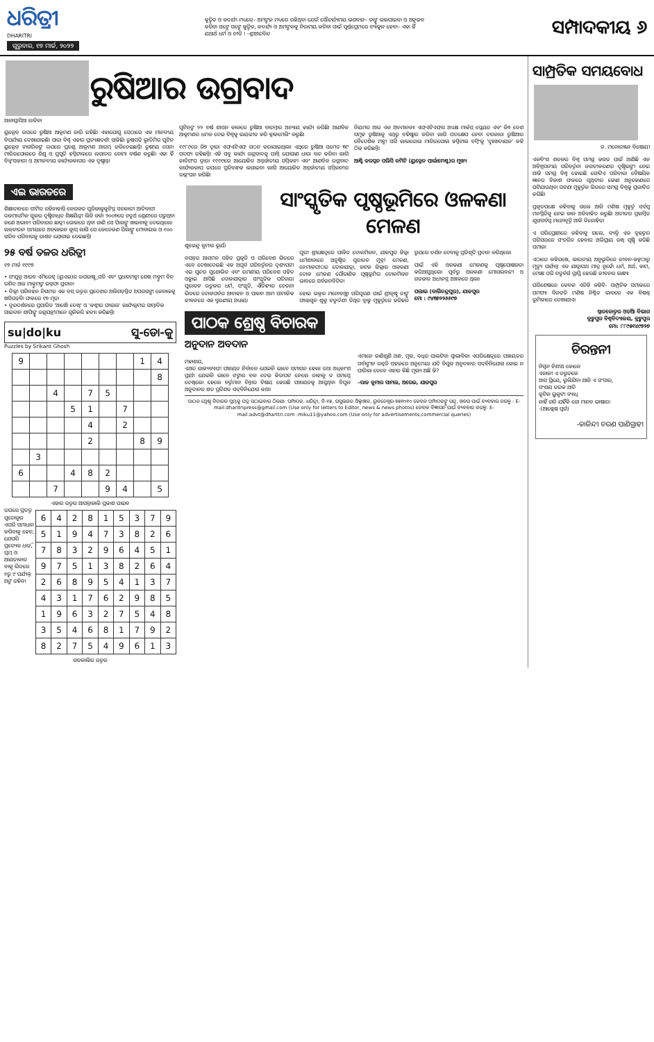ଧରିତ୍ରୀ
DHARITRI
ଗୁରୁବାର, ୧୭ ମାର୍ଚ୍ଚ, ୨୦୨୨
କୁତ୍ସିତ ଓ କଦର୍ଯ୍ୟ ମଧ୍ୟରେ– ଅମଙ୍ଗଳ ମଧ୍ୟରେ ରହିଥିବା ଯେଉଁ ସୌନ୍ଦର୍ଯ୍ୟମୟ ଭଗବାନ– ତାଙ୍କୁ ଭଲପାଇବା ଓ ଅନୁଭବ କରିବା ସଙ୍ଗେ ସଙ୍ଗେ କୁତ୍ସିତ, କଦର୍ଯ୍ୟ ଓ ଅମଙ୍ଗଳକୁ ନିରାମୟ କରିବା ପାଇଁ ପୂର୍ଣ୍ଣପ୍ରେମରେ ବ୍ୟାକୁଳ ହେବା– ଏହା ହିଁ ଯଥାର୍ଥ ଧର୍ମ ଓ ନୀତି । –ଶ୍ରୀଅରବିନ୍ଦ
ସମ୍ପାଦକୀୟ ୬
ରୁଷିଆର ଉଗ୍ରବାଦ
ଆନାସ୍ତାସିଆ ରାଡିନା
ୟୁକ୍ରେନ୍ ଉପରେ ରୁଷିଆ ଆକ୍ରମଣ ଜାରି ରହିଛି। ଏହାଯୋଗୁ ସେଠାରେ ଏକ ମାନବୀୟ ବିପର୍ଯ୍ୟୟ ଦେଖାଯାଇଛି। ସାରା ବିଶ୍ୱ ଏହାର ପ୍ରତ୍ୟକ୍ଷଦର୍ଶୀ ସାଜିଛି। ରୁଷପତି ଭ୍ଲାଦିମିର ପୁଟିନ ୟୁକ୍ରେନ୍ ନାଗରିକଙ୍କ ଉପରେ ପ୍ରଚଣ୍ଡ ଆକ୍ରମଣ ଆରମ୍ଭ କରିଦେଇଛନ୍ତି। ରୁଷୀୟ ସେନା ମାରିଉପୋଲରେ ଶିଶୁ ଓ ପ୍ରସୂତି ହସ୍ପିଟାଲରେ ଲଗାତର ବୋମା ବର୍ଷଣ କରୁଛି। ଏହା ହିଁ ବିଧ୍ୱଂସକାରୀ ଓ ଅମାନବୀୟ କାର୍ଯ୍ୟକଳାପର ଏକ ଦୃଷ୍ଟାନ୍ତ।
ପୁଟିନ୍‌ଙ୍କ ୨୨ ବର୍ଷ ଶାସନ କାଳରେ ରୁଷିଆ ବାରମ୍ବାର ଅନ୍ୟାୟ କାର୍ଯ୍ୟ କରିଛି। ଆଣବିକ ଆକ୍ରମଣର ଧମକ ଦେଇ ବିଶ୍ୱକୁ ଭୟଭୀତ କରି ବ୍ଲାକମେଲିଂ କରୁଛି।
୧୯୮୯ରେ ଜି୭ ଦ୍ୱାରା ଏଫ୍‌ଏଟିଏଫ୍ ଗଠନ କରାଯାଇଥିଲା। ଏଥିରେ ରୁଷିଆ ସମେତ ୩୯ ସଦସ୍ୟ ରହିଛନ୍ତି। ଏହି ସବୁ କାର୍ଯ୍ୟ ଉଗ୍ରବାଦକୁ ପାଣ୍ଠି ଯୋଗାଣ ଧାରା ବନ୍ଦ କରିବା ଲାଗି ଜାତିସଂଘ ଦ୍ୱାରା ୧୯୯୯ରେ ଆୟୋଜିତ ଅନ୍ତର୍ଜାତୀୟ ସମ୍ମିଳନୀ ଏବଂ ଆଣବିକ ଉଗ୍ରବାଦ କାର୍ଯ୍ୟକଳାପ ଉପରେ ପ୍ରତିବନ୍ଧକ ଲଗାଇବା ଲାଗି ଆୟୋଜିତ ଅନ୍ତର୍ଜାତୀୟ ସମ୍ମିଳନୀର ଉଲ୍ଲଂଘନ କରିଛି।
ନିୟମର ଆଉ ଏକ ଅବମାନନା। ଏଫ୍‌ଏଟିଏଫ୍‌ର ଅଧ୍ୟକ୍ଷ ମାର୍କସ୍ ପ୍ଲେୟର ଏବଂ ଜି୭ ଦେଶ ସମୂହ ରୁଷିଆକୁ ଏଥିରୁ ବହିଷ୍କାର କରିବା ଲାଗି ପଦକ୍ଷେପ ନେବା ଦରକାର। ରୁଷିଆର ବୈଦେଶିକ ମନ୍ତ୍ରୀ ସର୍ଗି ଲାଭରୋଭ ମାରିଉପୋଲ ହସ୍ପିଟାଲ ବମ୍ବିଂକୁ 'ଦୁଃଖଦାୟକ' କହି ଠିକ୍ କରିଛନ୍ତି।
ଆଣ୍ଟି କରପ୍ସନ ପଲିସି କମିଟି (ୟୁକ୍ରେନ ପାର୍ଲାମେଣ୍ଟ)ର ମୁଖ୍ୟ
ଏଇ ଭାରତରେ
ଶିକ୍ଷାଦାନରେ ସୀମିତ ରହିନାହାନ୍ତି କେରଳର ପୁରିକାଲୁକୁଟିସ୍ଥ ସରକାରୀ ଆଦିବାସୀ ଉଚ୍ଚମାଧ୍ୟମିକ ସ୍କୁଲର ଦୃଷ୍ଟିବାଧିତ ଶିକ୍ଷୟିତ୍ରୀ ଲିଜି ଜର୍ଜ। ୨୦୦୭ରେ ଚତୁର୍ଥ ଶ୍ରେଣୀରେ ପଢୁଥିବା ଜଣେ ଅଭାବୀ ପରିବାରର ଛାତ୍ରୀ ଭୋକରେ ଥିବା ଜାଣି ସେ ପିଲାଙ୍କୁ ଖାଇବାକୁ ଦେଇଥିଲେ। ଲକ୍‌ଡାଉନ ସମୟରେ ଅନ୍‌ଲାଇନ କ୍ଲାସ୍ ଲାଗି ସେ କେତେଜଣ ପିଲାଙ୍କୁ ମୋବାଇଲ ଓ ୧୦୦ ଗରିବ ପରିବାରକୁ ରାଶନ ଯୋଗାଇ ଦେଇଛନ୍ତି।
୨୫ ବର୍ଷ ତଳର ଧରିତ୍ରୀ
୧୭ ମାର୍ଚ୍ଚ ୧୯୯୭
• ସଂଯୁକ୍ତ ଆରବ ଏମିରେଟ୍ସ (ୟୁଏଇ)ର ଉପରାଷ୍ଟ୍ରପତି ଏବଂ ପ୍ରଧାନମନ୍ତ୍ରୀ ଶେଖ୍ ମକ୍ତୁମ ବିନ୍ ରଶିଦ୍ ଅଲ ମାକ୍ତୁମଙ୍କ ଇନ୍ତଫା ପ୍ରଦାନ।
• ଦିଲ୍ଲୀ ପରିବହନ ନିଗମର ଏକ ବସ୍ ଉତ୍ତର ପ୍ରଦେଶର ଅଲିଗଡ଼ସ୍ଥିତ ଅପରଗଙ୍ଗା କେନାଲକୁ ଖସିପଡ଼ିବା ଫଳରେ ୧୭ ମୃତ।
• ଦୂରଦର୍ଶନରେ ପ୍ରସାରିତ 'ଆଖୋଁ ଦେଖି' ଓ 'କଶ୍ମୀର ଫାଇଲ' କାର୍ଯ୍ୟକ୍ରମର ସାମ୍ବାଦିକ ସାଇଦାନ ଶାଫିଙ୍କୁ ଉଗ୍ରପନ୍ଥୀମାନେ ଗୁଳିକରି ହତ୍ୟା କରିଛନ୍ତି।
su|do|ku ସୁ-ଡୋ-କୁ
Puzzles by Srikant Ghosh
| 9 | | | | | | | 1 | 4 |
| | | | | | | | | 8 |
| | | 4 | | 7 | 5 | | | |
| | | | 5 | 1 | | 7 | | |
| | | | | 4 | | 2 | | |
| | | | | 2 | | | 8 | 9 |
| | 3 | | | | | | | |
| 6 | | | 4 | 8 | 2 | | | |
| | | 7 | | | 9 | 4 | | 5 |
ଏହାର ଉତ୍ତର ଆସନ୍ତାକାଲି ପ୍ରକାଶ ପାଇବ
ଉପରେ ପ୍ରଦତ୍ତ ସୁଡୋକୁର ଏପରି ସମାଧାନ କରିବାକୁ ହେବ, ଯେପରି ପ୍ରତ୍ୟେକ ଧାଡ଼ି, ସ୍ତମ୍ଭ ଓ ଆୟତାକାର ବାକ୍ସ ଭିତରେ ୧ରୁ ୯ ପର୍ଯ୍ୟନ୍ତ ଅଙ୍କ ରହିବ।
| 6 | 4 | 2 | 8 | 1 | 5 | 3 | 7 | 9 |
| 5 | 1 | 9 | 4 | 7 | 3 | 8 | 2 | 6 |
| 7 | 8 | 3 | 2 | 9 | 6 | 4 | 5 | 1 |
| 9 | 7 | 5 | 1 | 3 | 8 | 2 | 6 | 4 |
| 2 | 6 | 8 | 9 | 5 | 4 | 1 | 3 | 7 |
| 4 | 3 | 1 | 7 | 6 | 2 | 9 | 8 | 5 |
| 1 | 9 | 6 | 3 | 2 | 7 | 5 | 4 | 8 |
| 3 | 5 | 4 | 6 | 8 | 1 | 7 | 9 | 2 |
| 8 | 2 | 7 | 5 | 4 | 9 | 6 | 1 | 3 |
ଗତକାଲିର ଉତ୍ତର
ସାଂସ୍କୃତିକ ପୃଷ୍ଠଭୂମିରେ ଓଳକଣା ମେଳଣ
ଶୁଭେନ୍ଦୁ କୁମାର ଭୂୟାଁ
ବସନ୍ତର ଆଗମନ ସହିତ ପ୍ରକୃତି ଓ ପରିବେଶ ଭିତରେ ଏବେ ଦେଖାଦେଇଛି ଏକ ଅପୂର୍ବ ପରିବର୍ତ୍ତନର ଦୃଶ୍ୟପଟ। ଏଇ ସୁନ୍ଦର ସୁଶୋଭିତ ଏବଂ ରମଣୀୟ ପରିବେଶ ସହିତ ଓହ୍ଲାଇ ଆସିଛି ଦୋଳଯାତ୍ରାର ସାଂସ୍କୃତିକ ପରିଚୟ। ପୁରାତନ ଉତ୍କଳର ଧର୍ମ, ସଂସ୍କୃତି, ଐତିହ୍ୟର ଚେତନା ଭିତରେ ଦୋଳପର୍ବର ଆବାହନ ଓ ପାଳନ ଆମ ସାମାଜିକ ଜୀବନରେ ଏକ ସ୍ମରଣୀୟ ଅଧ୍ୟାୟ।
ପୁରୀ ଶ୍ରୀକ୍ଷେତ୍ରରେ ପାଳିତ ଦୋଳମିଳନ, ଯାଜପୁର ଜିଲ୍ଲା ଧର୍ମଶାଳାରେ ଅନୁଷ୍ଠିତ ପୁରାତନ ମୁନ୍ସୀ ମେଳଣ, ନେମାଳପୀଠର ଦୋଳଯାତ୍ରା, କଟକ ଜିଲ୍ଲାର ଓଳକଣା ଦୋଳ ମେଳଣ ପୌରାଣିକ ପୃଷ୍ଠଭୂମିର ଦୋଳମିଳନ ଭାବରେ ସର୍ବଜନବିଦିତ।
ହୋଇ ଭକ୍ତର ମନୋବାଞ୍ଛା ପରିପୂରଣ ପାଇଁ ଶ୍ରୀକୃଷ୍ଣ ତାଙ୍କୁ ଫାଲ୍‌ଗୁନ ଶୁକ୍ଳ ଚତୁର୍ଦ୍ଦଶୀ ତିଥିର ବ୍ରାହ୍ମ ମୁହୂର୍ତ୍ତରେ ହରିହର ରୂପରେ ଦର୍ଶନ ଦେବାକୁ ପ୍ରତିଶୃତି ପ୍ରଦାନ କରିଥିଲେ।
ପାଇଁ ଏହି ଓଳକଣା ମେଳଣକୁ ପୃଷ୍ଠପୋଷକତା କରିଆସୁଥିଲେ। ପୂର୍ବରୁ ଓଳକଣା ମୋଗଲବନ୍ଦୀ ଓ ଗଡ଼ଜାତ ଅଧୀନସ୍ଥ ଅଞ୍ଚଳରେ ଥିଲା।
ପଲାଇ (ବାଲିଚନ୍ଦ୍ରପୁର), ଯାଜପୁର
ମୋ : ୯୪୩୭୨୨୬୬୯୭
ପାଠକ ଶ୍ରେଷ୍ଠ ବିଚାରକ
ଅନୁଦାନ ଅବଦାନ
ମହାଶୟ,
ଏଥର ରାଜ୍ୟବ୍ୟାପୀ ପଞ୍ଚାୟତ ନିର୍ବାଚନ ଯେଭଳି ଭାବେ ସମାପନ ହେଲା ତଥା ଅଧିକାଂଶ ପ୍ରାର୍ଥୀ ଯେଭଳି ଭାବେ ଟଙ୍କାର ବଳ ଦେଇ ଜିତାପଟ ନେଲେ ତାହାକୁ ତ ସମସ୍ତେ ଦେଖିଲେ। ହେଲେ ବର୍ତ୍ତମାନ ଚିନ୍ତାର ବିଷୟ ହେଉଛି ପଞ୍ଚାୟତକୁ ଆସୁଥିବା ବିପୁଳ ଅନୁଦାନର ଶତ ପ୍ରତିଶତ ସଦ୍‌ବିନିଯୋଗ କଥା।
ଏମାନେ ଜାଣିଶୁଣି ଅନ୍ଧ, ମୂକ, ବଧିର ପାଲଟିବା ସ୍ୱାଭାବିକ। ଏପରିକ୍ଷେତ୍ରରେ ପଞ୍ଚାୟତର ସର୍ବାଙ୍ଗୀନ ଉନ୍ନତି ସହଜରେ ଅନୁମେୟ। ଯଦି ବିପୁଳ ଅନୁଦାନର ସଦ୍‌ବିନିଯୋଗ ହୋଇ ନ ପାରିଲା ତେବେ ଏହାର କିଛି ମୂଲ୍ୟ ଅଛି କି?
–ରାଜ କୁମାର ସାମଲ, ଅରେଇ, ଯାଜପୁର
ପାଠକ ଶ୍ରେଷ୍ଠ ବିଚାରକ ସ୍ତମ୍ଭକୁ ପତ୍ର ପଠାଇବାର ଠିକଣା: ସମ୍ପାଦକ, ଧରିତ୍ରୀ, ବି-୧୫, ରସୁଲଗଡ ଶିଳ୍ପାଞ୍ଚଳ, ଭୁବନେଶ୍ୱର-୭୫୧୦୧୦ କେବଳ ସମ୍ପାଦକଙ୍କୁ ପତ୍ର, ଖବର ପାଇଁ ବ୍ୟବହାର କରନ୍ତୁ : E-mail:dharitripress@gmail.com (Use only for letters to Editor, news & news photos) କେବଳ ବିଜ୍ଞାପନ ପାଇଁ ବ୍ୟବହାର କରନ୍ତୁ: E-mail:advt@dharitri.com :miku11@yahoo.com (Use only for advertisements,commercial queries)
ସାମ୍ପ୍ରତିକ ସମୟବୋଧ
ଡ. ମନୋରଞ୍ଜନ ବିଷୋୟୀ
ଏକବିଂଶ ଶତକର ବିଶ୍ୱ ସମଗ୍ର ଜଗତ ପାଇଁ ଆଣିଛି ଏକ ଅବିଶ୍ୱସନୀୟ ପରିବର୍ତ୍ତନ। ଜଗତୀକରଣର ଦୃଷ୍ଟିଭଙ୍ଗୀ ନେଇ ଆଜି ସମଗ୍ର ବିଶ୍ୱ ହୋଇଛି ଗୋଟିଏ ପରିବାର। ବୈଷୟିକ ଜ୍ଞାନର ବିକାଶ ଫଳରେ ପୃଥିବୀର କୋଣ ଅନୁକୋଣରେ ଘଟିଯାଉଥିବା ଘଟଣା ମୁହୂର୍ତ୍ତକ ଭିତରେ ସମଗ୍ର ବିଶ୍ୱକୁ ପ୍ରଭାବିତ କରିଛି।
ପ୍ରକୃତପକ୍ଷେ କହିବାକୁ ଗଲେ ଆଜି ମଣିଷ ମୁହୂର୍ତ୍ତ ସର୍ବସ୍ୱ ମନସ୍ଥିତିକୁ ନେଇ କାଳ ଅତିବାହିତ କରୁଛି। ଅତୀତର ପ୍ରଲମ୍ବିତ ଯୁଗସର୍ବସ୍ୱ ମନୋବୃତ୍ତି ଆଜି ତିରୋହିତ।
ଏ ପରିପ୍ରେକ୍ଷୀରେ କହିବାକୁ ଗଲେ, ବ୍ୟକ୍ତି ଏକ ବୃହତ୍ତର ପରିସରରେ ସଂଚରିତ ହେବାର ଅଭିପ୍ରାୟ ରଖି ସୃଷ୍ଟି କରିଛି ସମାଜ।
ଏଠାରେ କହିରଖେ, ଭାରତୀୟ ଅନୁଭୂତିରେ ଜୀବନ-ଜନ୍ମଠାରୁ ମୃତ୍ୟୁ ପର୍ଯ୍ୟନ୍ତ ଏକ ଯାତ୍ରାପଥ ମାତ୍ର ନୁହେଁ। ଧର୍ମ, ଅର୍ଥ, କାମ, ମୋକ୍ଷ ପରି ଚତୁର୍ବର୍ଗ ପ୍ରାପ୍ତି ହେଉଛି ଜୀବନର ଲକ୍ଷ୍ୟ।
ପରିଶେଷରେ କେବଳ ଏତିକି କହିବି- ସାମ୍ପ୍ରତିକ ସମାଜରେ ସମସ୍ୟା ବିଜଡ଼ିତ ମଣିଷ ନିଶ୍ଚିତ ଭାବରେ ଏକ ବିଷଣ୍ଣ ଭୂମିକାରେ ଦେଖାଯାଏ।
ସ୍ନାତକୋତ୍ତର ଓଡ଼ିଆ ବିଭାଗ
ବ୍ରହ୍ମପୁର ବିଶ୍ୱବିଦ୍ୟାଳୟ, ବ୍ରହ୍ମପୁର
ମୋ: ୮୮୯୫୧୪୯୭୨୭
ଚିରନ୍ତନୀ
ନିସ୍ୱନ ନିଶୀଥ କୋଳେ
ଏକାକୀ ଏ ତରୁତଳେ
ଆସ ପ୍ରିୟେ, ଭୁଲିଯିବା ଆଜି ଏ ସଂସାର,
ସଂଶୟ ତରକ ଆଦି
କୁଟିଳ ଭ୍ରୁକୁଟୀ ବ୍ୟାଧି
ନାହିଁ ଗତି ଯହିଁକି ଗୋ ମାନବ ଭାଷାର।
-(ଆଶ୍ଳେଷ ସ୍ୱର୍ଗ)
-କାଳିନ୍ଦୀ ଚରଣ ପାଣିଗ୍ରାହୀ